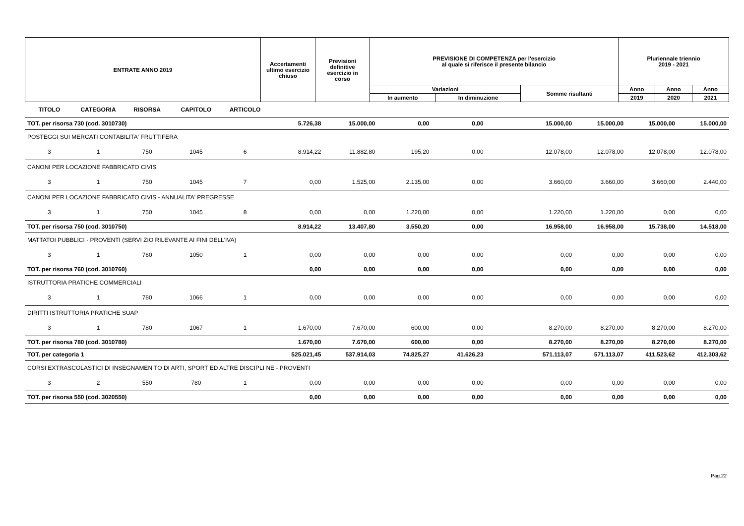| ENTRATE ANNO 2019 | Accertamenti ultimo esercizio chiuso | Previsioni definitive esercizio in corso | PREVISIONE DI COMPETENZA per l'esercizio al quale si riferisce il presente bilancio | | | Pluriennale triennio 2019 - 2021 | | |
| | | | Variazioni | | Somme risultanti | Anno | Anno | Anno |
| | | | In aumento | In diminuzione | | 2019 | 2020 | 2021 |
| TITOLO | CATEGORIA | RISORSA | CAPITOLO | ARTICOLO | | | | | | | | |
| TOT. per risorsa 730 (cod. 3010730) | | | | | 5.726,38 | 15.000,00 | 0,00 | 0,00 | 15.000,00 | 15.000,00 | 15.000,00 | 15.000,00 |
| POSTEGGI SUI MERCATI CONTABILITA' FRUTTIFERA | | | | | | | | | | | | |
| 3 | 1 | 750 | 1045 | 6 | 8.914,22 | 11.882,80 | 195,20 | 0,00 | 12.078,00 | 12.078,00 | 12.078,00 | 12.078,00 |
| CANONI PER LOCAZIONE FABBRICATO CIVIS | | | | | | | | | | | | |
| 3 | 1 | 750 | 1045 | 7 | 0,00 | 1.525,00 | 2.135,00 | 0,00 | 3.660,00 | 3.660,00 | 3.660,00 | 2.440,00 |
| CANONI PER LOCAZIONE FABBRICATO CIVIS - ANNUALITA' PREGRESSE | | | | | | | | | | | | |
| 3 | 1 | 750 | 1045 | 8 | 0,00 | 0,00 | 1.220,00 | 0,00 | 1.220,00 | 1.220,00 | 0,00 | 0,00 |
| TOT. per risorsa 750 (cod. 3010750) | | | | | 8.914,22 | 13.407,80 | 3.550,20 | 0,00 | 16.958,00 | 16.958,00 | 15.738,00 | 14.518,00 |
| MATTATOI PUBBLICI - PROVENTI (SERVI ZIO RILEVANTE AI FINI DELL'IVA) | | | | | | | | | | | | |
| 3 | 1 | 760 | 1050 | 1 | 0,00 | 0,00 | 0,00 | 0,00 | 0,00 | 0,00 | 0,00 | 0,00 |
| TOT. per risorsa 760 (cod. 3010760) | | | | | 0,00 | 0,00 | 0,00 | 0,00 | 0,00 | 0,00 | 0,00 | 0,00 |
| ISTRUTTORIA PRATICHE COMMERCIALI | | | | | | | | | | | | |
| 3 | 1 | 780 | 1066 | 1 | 0,00 | 0,00 | 0,00 | 0,00 | 0,00 | 0,00 | 0,00 | 0,00 |
| DIRITTI ISTRUTTORIA PRATICHE SUAP | | | | | | | | | | | | |
| 3 | 1 | 780 | 1067 | 1 | 1.670,00 | 7.670,00 | 600,00 | 0,00 | 8.270,00 | 8.270,00 | 8.270,00 | 8.270,00 |
| TOT. per risorsa 780 (cod. 3010780) | | | | | 1.670,00 | 7.670,00 | 600,00 | 0,00 | 8.270,00 | 8.270,00 | 8.270,00 | 8.270,00 |
| TOT. per categoria 1 | | | | | 525.021,45 | 537.914,03 | 74.825,27 | 41.626,23 | 571.113,07 | 571.113,07 | 411.523,62 | 412.303,62 |
| CORSI EXTRASCOLASTICI DI INSEGNAMEN TO DI ARTI, SPORT ED ALTRE DISCIPLI NE - PROVENTI | | | | | | | | | | | | |
| 3 | 2 | 550 | 780 | 1 | 0,00 | 0,00 | 0,00 | 0,00 | 0,00 | 0,00 | 0,00 | 0,00 |
| TOT. per risorsa 550 (cod. 3020550) | | | | | 0,00 | 0,00 | 0,00 | 0,00 | 0,00 | 0,00 | 0,00 | 0,00 |
Pag.22